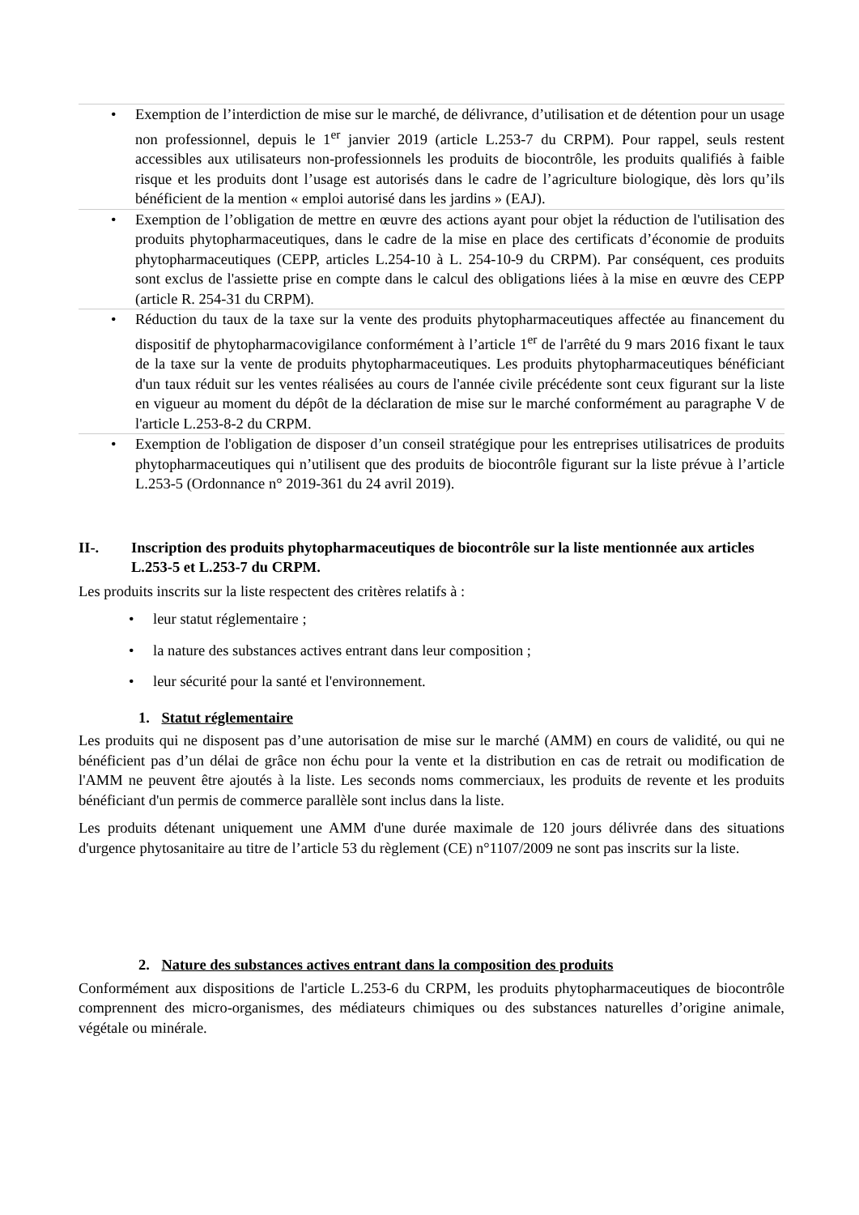• Exemption de l’interdiction de mise sur le marché, de délivrance, d’utilisation et de détention pour un usage non professionnel, depuis le 1<sup>er</sup> janvier 2019 (article L.253-7 du CRPM). Pour rappel, seuls restent accessibles aux utilisateurs non-professionnels les produits de biocontrôle, les produits qualifiés à faible risque et les produits dont l’usage est autorisés dans le cadre de l’agriculture biologique, dès lors qu’ils bénéficient de la mention « emploi autorisé dans les jardins » (EAJ).
• Exemption de l’obligation de mettre en œuvre des actions ayant pour objet la réduction de l'utilisation des produits phytopharmaceutiques, dans le cadre de la mise en place des certificats d’économie de produits phytopharmaceutiques (CEPP, articles L.254-10 à L. 254-10-9 du CRPM). Par conséquent, ces produits sont exclus de l'assiette prise en compte dans le calcul des obligations liées à la mise en œuvre des CEPP (article R. 254-31 du CRPM).
• Réduction du taux de la taxe sur la vente des produits phytopharmaceutiques affectée au financement du dispositif de phytopharmacovigilance conformément à l’article 1<sup>er</sup> de l'arrêté du 9 mars 2016 fixant le taux de la taxe sur la vente de produits phytopharmaceutiques. Les produits phytopharmaceutiques bénéficiant d'un taux réduit sur les ventes réalisées au cours de l'année civile précédente sont ceux figurant sur la liste en vigueur au moment du dépôt de la déclaration de mise sur le marché conformément au paragraphe V de l'article L.253-8-2 du CRPM.
• Exemption de l'obligation de disposer d’un conseil stratégique pour les entreprises utilisatrices de produits phytopharmaceutiques qui n’utilisent que des produits de biocontrôle figurant sur la liste prévue à l’article L.253-5 (Ordonnance n° 2019-361 du 24 avril 2019).
II-. Inscription des produits phytopharmaceutiques de biocontrôle sur la liste mentionnée aux articles L.253-5 et L.253-7 du CRPM.
Les produits inscrits sur la liste respectent des critères relatifs à :
• leur statut réglementaire ;
• la nature des substances actives entrant dans leur composition ;
• leur sécurité pour la santé et l'environnement.
1. Statut réglementaire
Les produits qui ne disposent pas d’une autorisation de mise sur le marché (AMM) en cours de validité, ou qui ne bénéficient pas d’un délai de grâce non échu pour la vente et la distribution en cas de retrait ou modification de l'AMM ne peuvent être ajoutés à la liste. Les seconds noms commerciaux, les produits de revente et les produits bénéficiant d'un permis de commerce parallèle sont inclus dans la liste.
Les produits détenant uniquement une AMM d'une durée maximale de 120 jours délivrée dans des situations d'urgence phytosanitaire au titre de l’article 53 du règlement (CE) n°1107/2009 ne sont pas inscrits sur la liste.
2. Nature des substances actives entrant dans la composition des produits
Conformément aux dispositions de l'article L.253-6 du CRPM, les produits phytopharmaceutiques de biocontrôle comprennent des micro-organismes, des médiateurs chimiques ou des substances naturelles d’origine animale, végétale ou minérale.